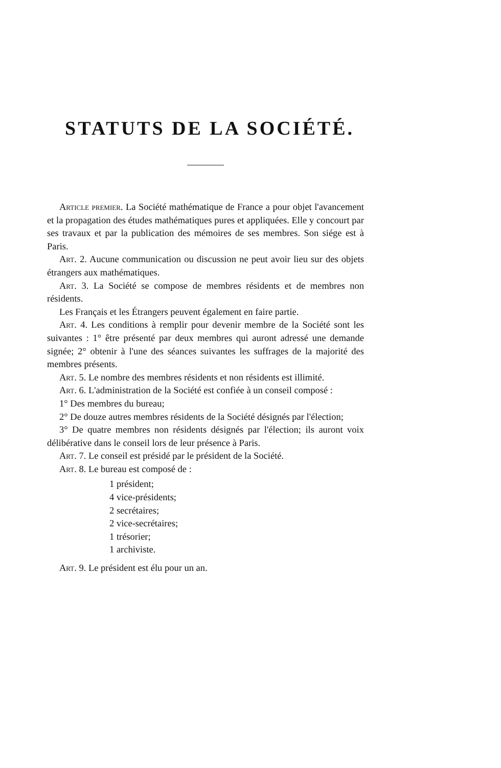STATUTS DE LA SOCIÉTÉ.
Article premier. La Société mathématique de France a pour objet l'avancement et la propagation des études mathématiques pures et appliquées. Elle y concourt par ses travaux et par la publication des mémoires de ses membres. Son siége est à Paris.
Art. 2. Aucune communication ou discussion ne peut avoir lieu sur des objets étrangers aux mathématiques.
Art. 3. La Société se compose de membres résidents et de membres non résidents.
Les Français et les Étrangers peuvent également en faire partie.
Art. 4. Les conditions à remplir pour devenir membre de la Société sont les suivantes : 1° être présenté par deux membres qui auront adressé une demande signée; 2° obtenir à l'une des séances suivantes les suffrages de la majorité des membres présents.
Art. 5. Le nombre des membres résidents et non résidents est illimité.
Art. 6. L'administration de la Société est confiée à un conseil composé :
1° Des membres du bureau;
2° De douze autres membres résidents de la Société désignés par l'élection;
3° De quatre membres non résidents désignés par l'élection; ils auront voix délibérative dans le conseil lors de leur présence à Paris.
Art. 7. Le conseil est présidé par le président de la Société.
Art. 8. Le bureau est composé de :
1 président;
4 vice-présidents;
2 secrétaires;
2 vice-secrétaires;
1 trésorier;
1 archiviste.
Art. 9. Le président est élu pour un an.